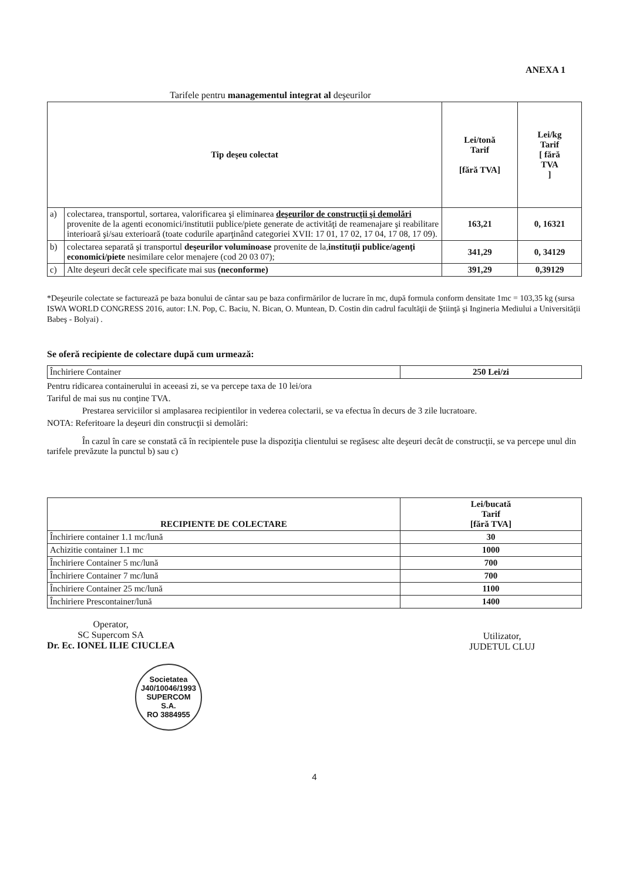ANEXA 1
Tarifele pentru managementul integrat al deşeurilor
| Tip deşeu colectat | | Lei/tonă Tarif [fără TVA] | Lei/kg Tarif [ fără TVA ] |
| --- | --- | --- | --- |
| a) | colectarea, transportul, sortarea, valorificarea şi eliminarea deşeurilor de construcţii şi demolări provenite de la agenti economici/institutii publice/piete generate de activităţi de reamenajare şi reabilitare interioară şi/sau exterioară (toate codurile aparţinând categoriei XVII: 17 01, 17 02, 17 04, 17 08, 17 09). | 163,21 | 0, 16321 |
| b) | colectarea separată şi transportul deşeurilor voluminoase provenite de la, instituţii publice/agenţi economici/piete nesimilare celor menajere (cod 20 03 07); | 341,29 | 0, 34129 |
| c) | Alte deşeuri decât cele specificate mai sus (neconforme) | 391,29 | 0,39129 |
*Deşeurile colectate se facturează pe baza bonului de cântar sau pe baza confirmărilor de lucrare în mc, după formula conform densitate 1mc = 103,35 kg (sursa ISWA WORLD CONGRESS 2016, autor: I.N. Pop, C. Baciu, N. Bican, O. Muntean, D. Costin din cadrul facultăţii de Ştiinţă şi Ingineria Mediului a Universităţii Babeş - Bolyai) .
Se oferă recipiente de colectare după cum urmează:
| Închiriere Container | 250 Lei/zi |
Pentru ridicarea containerului in aceeasi zi, se va percepe taxa de 10 lei/ora
Tariful de mai sus nu conţine TVA.
Prestarea serviciilor si amplasarea recipientilor in vederea colectarii, se va efectua în decurs de 3 zile lucratoare.
NOTA: Referitoare la deşeuri din construcţii si demolări:
În cazul în care se constată că în recipientele puse la dispoziţia clientului se regăsesc alte deşeuri decât de construcţii, se va percepe unul din tarifele prevăzute la punctul b) sau c)
| RECIPIENTE DE COLECTARE | Lei/bucată Tarif [fără TVA] |
| --- | --- |
| Închiriere container 1.1 mc/lună | 30 |
| Achizitie container 1.1 mc | 1000 |
| Închiriere Container 5 mc/lună | 700 |
| Închiriere Container 7 mc/lună | 700 |
| Închiriere Container 25 mc/lună | 1100 |
| Închiriere Prescontainer/lună | 1400 |
Operator,
SC Supercom SA
Dr. Ec. IONEL ILIE CIUCLEA
Utilizator,
JUDETUL CLUJ
Societatea
J40/10046/1993
SUPERCOM
S.A.
RO 3884955
4